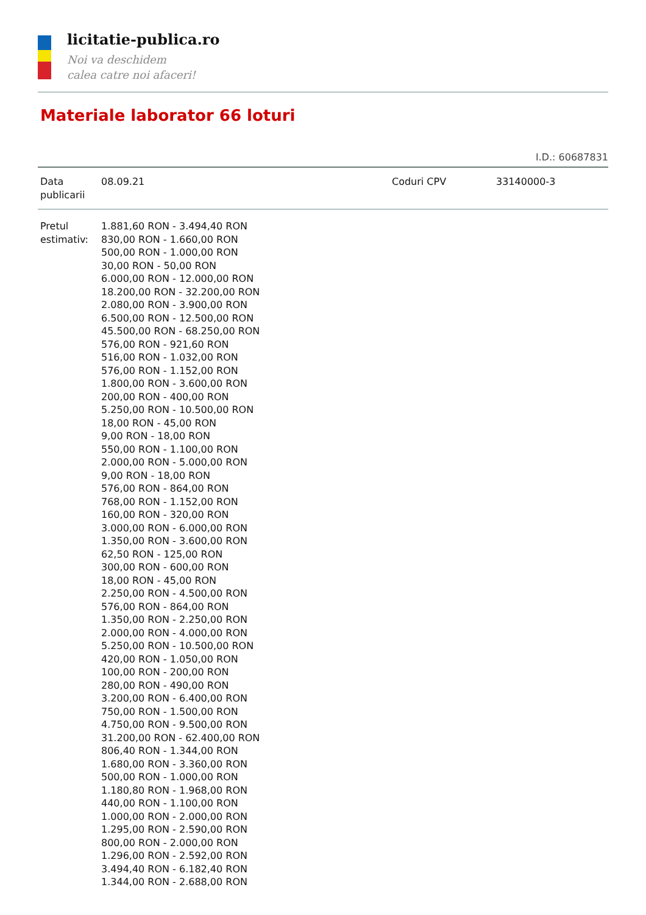licitatie-publica.ro
Noi va deschidem
calea catre noi afaceri!
Materiale laborator 66 loturi
I.D.: 60687831
| Data publicarii | 08.09.21 | Coduri CPV | 33140000-3 |
| Pretul estimativ: | 1.881,60 RON - 3.494,40 RON 830,00 RON - 1.660,00 RON 500,00 RON - 1.000,00 RON 30,00 RON - 50,00 RON 6.000,00 RON - 12.000,00 RON 18.200,00 RON - 32.200,00 RON 2.080,00 RON - 3.900,00 RON 6.500,00 RON - 12.500,00 RON 45.500,00 RON - 68.250,00 RON 576,00 RON - 921,60 RON 516,00 RON - 1.032,00 RON 576,00 RON - 1.152,00 RON 1.800,00 RON - 3.600,00 RON 200,00 RON - 400,00 RON 5.250,00 RON - 10.500,00 RON 18,00 RON - 45,00 RON 9,00 RON - 18,00 RON 550,00 RON - 1.100,00 RON 2.000,00 RON - 5.000,00 RON 9,00 RON - 18,00 RON 576,00 RON - 864,00 RON 768,00 RON - 1.152,00 RON 160,00 RON - 320,00 RON 3.000,00 RON - 6.000,00 RON 1.350,00 RON - 3.600,00 RON 62,50 RON - 125,00 RON 300,00 RON - 600,00 RON 18,00 RON - 45,00 RON 2.250,00 RON - 4.500,00 RON 576,00 RON - 864,00 RON 1.350,00 RON - 2.250,00 RON 2.000,00 RON - 4.000,00 RON 5.250,00 RON - 10.500,00 RON 420,00 RON - 1.050,00 RON 100,00 RON - 200,00 RON 280,00 RON - 490,00 RON 3.200,00 RON - 6.400,00 RON 750,00 RON - 1.500,00 RON 4.750,00 RON - 9.500,00 RON 31.200,00 RON - 62.400,00 RON 806,40 RON - 1.344,00 RON 1.680,00 RON - 3.360,00 RON 500,00 RON - 1.000,00 RON 1.180,80 RON - 1.968,00 RON 440,00 RON - 1.100,00 RON 1.000,00 RON - 2.000,00 RON 1.295,00 RON - 2.590,00 RON 800,00 RON - 2.000,00 RON 1.296,00 RON - 2.592,00 RON 3.494,40 RON - 6.182,40 RON 1.344,00 RON - 2.688,00 RON |